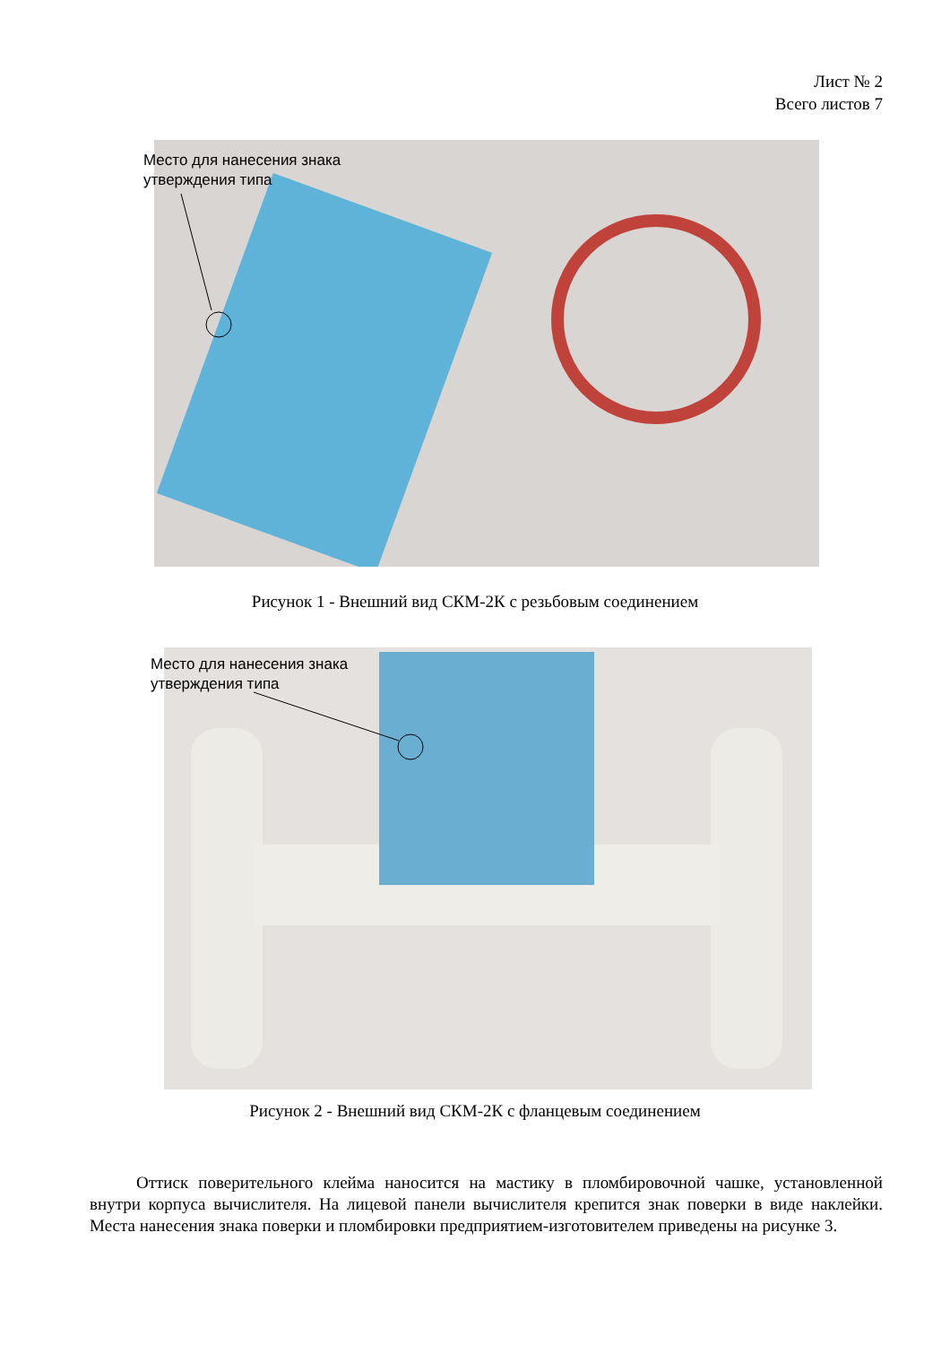Лист № 2
Всего листов 7
Место для нанесения знака
утверждения типа
Рисунок 1 - Внешний вид СКМ-2К с резьбовым соединением
Место для нанесения знака
утверждения типа
Рисунок 2 - Внешний вид СКМ-2К с фланцевым соединением
Оттиск поверительного клейма наносится на мастику в пломбировочной чашке, установленной внутри корпуса вычислителя. На лицевой панели вычислителя крепится знак поверки в виде наклейки. Места нанесения знака поверки и пломбировки предприятием-изготовителем приведены на рисунке 3.